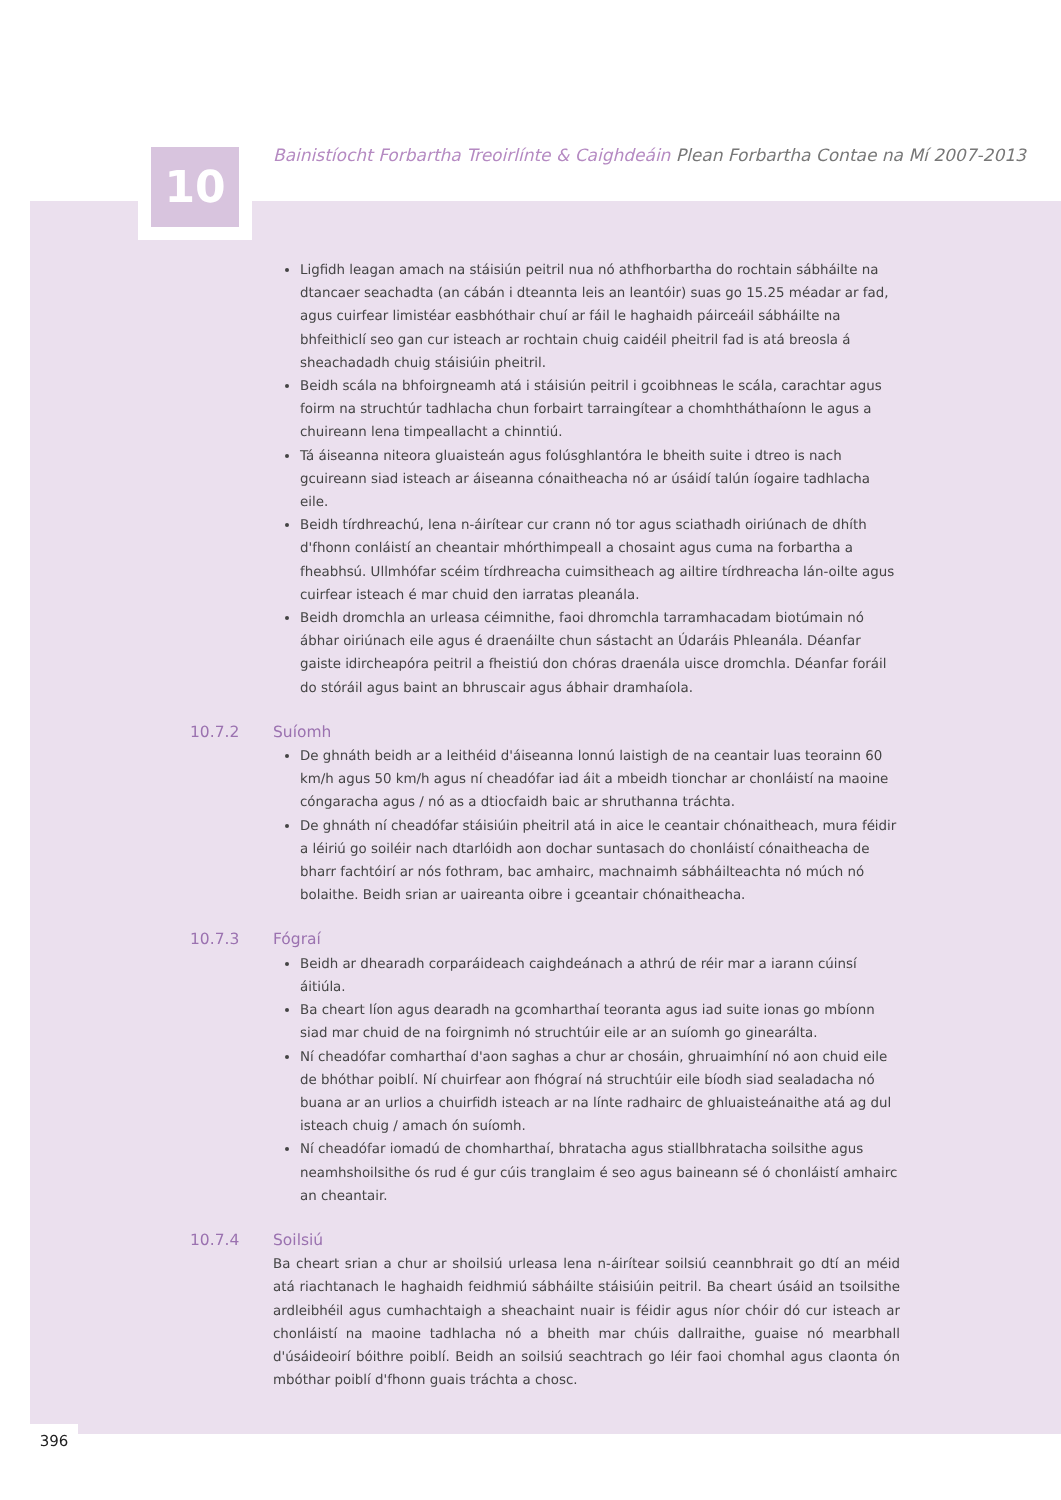10
Bainistíocht Forbartha Treoirlínte & Caighdeáin Plean Forbartha Contae na Mí 2007-2013
Ligfidh leagan amach na stáisiún peitril nua nó athfhorbartha do rochtain sábháilte na dtancaer seachadta (an cábán i dteannta leis an leantóir) suas go 15.25 méadar ar fad, agus cuirfear limistéar easbhóthair chuí ar fáil le haghaidh páirceáil sábháilte na bhfeithiclí seo gan cur isteach ar rochtain chuig caidéil pheitril fad is atá breosla á sheachadadh chuig stáisiúin pheitril.
Beidh scála na bhfoirgneamh atá i stáisiún peitril i gcoibhneas le scála, carachtar agus foirm na struchtúr tadhlacha chun forbairt tarraingítear a chomhtháthaíonn le agus a chuireann lena timpeallacht a chinntiú.
Tá áiseanna niteora gluaisteán agus folúsghlantóra le bheith suite i dtreo is nach gcuireann siad isteach ar áiseanna cónaitheacha nó ar úsáidí talún íogaire tadhlacha eile.
Beidh tírdhreachú, lena n-áirítear cur crann nó tor agus sciathadh oiriúnach de dhíth d'fhonn conláistí an cheantair mhórthimpeall a chosaint agus cuma na forbartha a fheabhsú. Ullmhófar scéim tírdhreacha cuimsitheach ag ailtire tírdhreacha lán-oilte agus cuirfear isteach é mar chuid den iarratas pleanála.
Beidh dromchla an urleasa céimnithe, faoi dhromchla tarramhacadam biotúmain nó ábhar oiriúnach eile agus é draenáilte chun sástacht an Údaráis Phleanála. Déanfar gaiste idircheapóra peitril a fheistiú don chóras draenála uisce dromchla. Déanfar foráil do stóráil agus baint an bhruscair agus ábhair dramhaíola.
10.7.2 Suíomh
De ghnáth beidh ar a leithéid d'áiseanna lonnú laistigh de na ceantair luas teorainn 60 km/h agus 50 km/h agus ní cheadófar iad áit a mbeidh tionchar ar chonláistí na maoine cóngaracha agus / nó as a dtiocfaidh baic ar shruthanna tráchta.
De ghnáth ní cheadófar stáisiúin pheitril atá in aice le ceantair chónaitheach, mura féidir a léiriú go soiléir nach dtarlóidh aon dochar suntasach do chonláistí cónaitheacha de bharr fachtóirí ar nós fothram, bac amhairc, machnaimh sábháilteachta nó múch nó bolaithe. Beidh srian ar uaireanta oibre i gceantair chónaitheacha.
10.7.3 Fógraí
Beidh ar dhearadh corparáideach caighdeánach a athrú de réir mar a iarann cúinsí áitiúla.
Ba cheart líon agus dearadh na gcomharthaí teoranta agus iad suite ionas go mbíonn siad mar chuid de na foirgnimh nó struchtúir eile ar an suíomh go ginearálta.
Ní cheadófar comharthaí d'aon saghas a chur ar chosáin, ghruaimhíní nó aon chuid eile de bhóthar poiblí. Ní chuirfear aon fhógraí ná struchtúir eile bíodh siad sealadacha nó buana ar an urlios a chuirfidh isteach ar na línte radhairc de ghluaisteánaithe atá ag dul isteach chuig / amach ón suíomh.
Ní cheadófar iomadú de chomharthaí, bhratacha agus stiallbhratacha soilsithe agus neamhshoilsithe ós rud é gur cúis tranglaim é seo agus baineann sé ó chonláistí amhairc an cheantair.
10.7.4 Soilsiú
Ba cheart srian a chur ar shoilsiú urleasa lena n-áirítear soilsiú ceannbhrait go dtí an méid atá riachtanach le haghaidh feidhmiú sábháilte stáisiúin peitril. Ba cheart úsáid an tsoilsithe ardleibhéil agus cumhachtaigh a sheachaint nuair is féidir agus níor chóir dó cur isteach ar chonláistí na maoine tadhlacha nó a bheith mar chúis dallraithe, guaise nó mearbhall d'úsáideoirí bóithre poiblí. Beidh an soilsiú seachtrach go léir faoi chomhal agus claonta ón mbóthar poiblí d'fhonn guais tráchta a chosc.
396